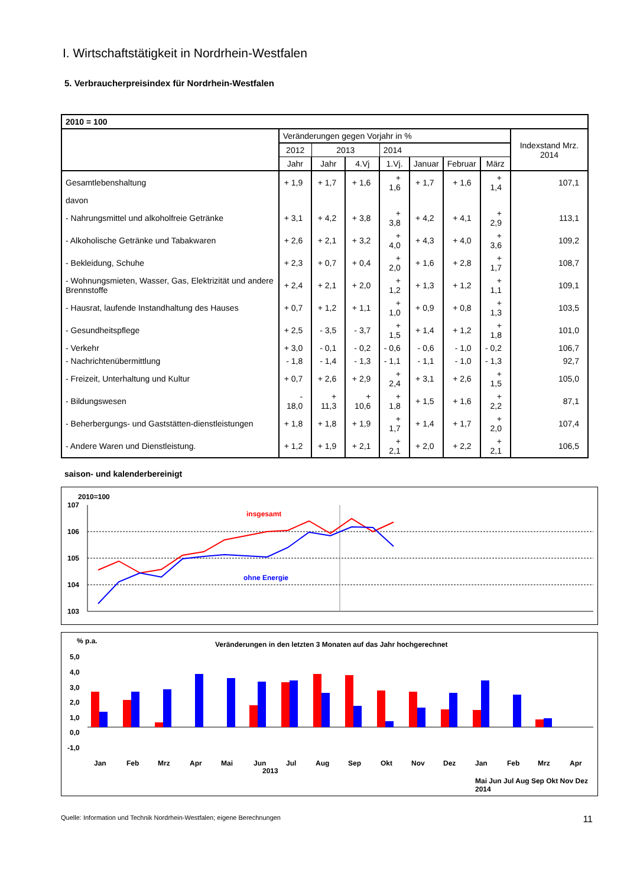I. Wirtschaftstätigkeit in Nordrhein-Westfalen
5. Verbraucherpreisindex für Nordrhein-Westfalen
| 2010 = 100 | | | | | | | | |
| --- | --- | --- | --- | --- | --- | --- | --- | --- |
| | Veränderungen gegen Vorjahr in % | | | | | | | Indexstand Mrz. 2014 |
| | 2012 | 2013 | | 2014 | | | | |
| | Jahr | Jahr | 4.Vj | 1.Vj. | Januar | Februar | März | |
| Gesamtlebenshaltung | + 1,9 | + 1,7 | + 1,6 | + 1,6 | + 1,7 | + 1,6 | + 1,4 | 107,1 |
| davon | | | | | | | | |
| - Nahrungsmittel und alkoholfreie Getränke | + 3,1 | + 4,2 | + 3,8 | + 3,8 | + 4,2 | + 4,1 | + 2,9 | 113,1 |
| - Alkoholische Getränke und Tabakwaren | + 2,6 | + 2,1 | + 3,2 | + 4,0 | + 4,3 | + 4,0 | + 3,6 | 109,2 |
| - Bekleidung, Schuhe | + 2,3 | + 0,7 | + 0,4 | + 2,0 | + 1,6 | + 2,8 | + 1,7 | 108,7 |
| - Wohnungsmieten, Wasser, Gas, Elektrizität und andere Brennstoffe | + 2,4 | + 2,1 | + 2,0 | + 1,2 | + 1,3 | + 1,2 | + 1,1 | 109,1 |
| - Hausrat, laufende Instandhaltung des Hauses | + 0,7 | + 1,2 | + 1,1 | + 1,0 | + 0,9 | + 0,8 | + 1,3 | 103,5 |
| - Gesundheitspflege | + 2,5 | - 3,5 | - 3,7 | + 1,5 | + 1,4 | + 1,2 | + 1,8 | 101,0 |
| - Verkehr | + 3,0 | - 0,1 | - 0,2 | - 0,6 | - 0,6 | - 1,0 | - 0,2 | 106,7 |
| - Nachrichtenübermittlung | - 1,8 | - 1,4 | - 1,3 | - 1,1 | - 1,1 | - 1,0 | - 1,3 | 92,7 |
| - Freizeit, Unterhaltung und Kultur | + 0,7 | + 2,6 | + 2,9 | + 2,4 | + 3,1 | + 2,6 | + 1,5 | 105,0 |
| - Bildungswesen | - 18,0 | + 11,3 | + 10,6 | + 1,8 | + 1,5 | + 1,6 | + 2,2 | 87,1 |
| - Beherbergungs- und Gaststätten-dienstleistungen | + 1,8 | + 1,8 | + 1,9 | + 1,7 | + 1,4 | + 1,7 | + 2,0 | 107,4 |
| - Andere Waren und Dienstleistung. | + 1,2 | + 1,9 | + 2,1 | + 2,1 | + 2,0 | + 2,2 | + 2,1 | 106,5 |
saison- und kalenderbereinigt
2010=100
107
106
105
104
103
insgesamt
ohne Energie
% p.a.
Veränderungen in den letzten 3 Monaten auf das Jahr hochgerechnet
5,0
4,0
3,0
2,0
1,0
0,0
-1,0
Jan
Feb
Mrz
Apr
Mai
Jun
Jul
Aug
Sep
Okt
Nov
Dez
Jan
Feb
Mrz
Apr
2013
Mai Jun Jul Aug Sep Okt Nov Dez 2014
Quelle: Information und Technik Nordrhein-Westfalen; eigene Berechnungen 11